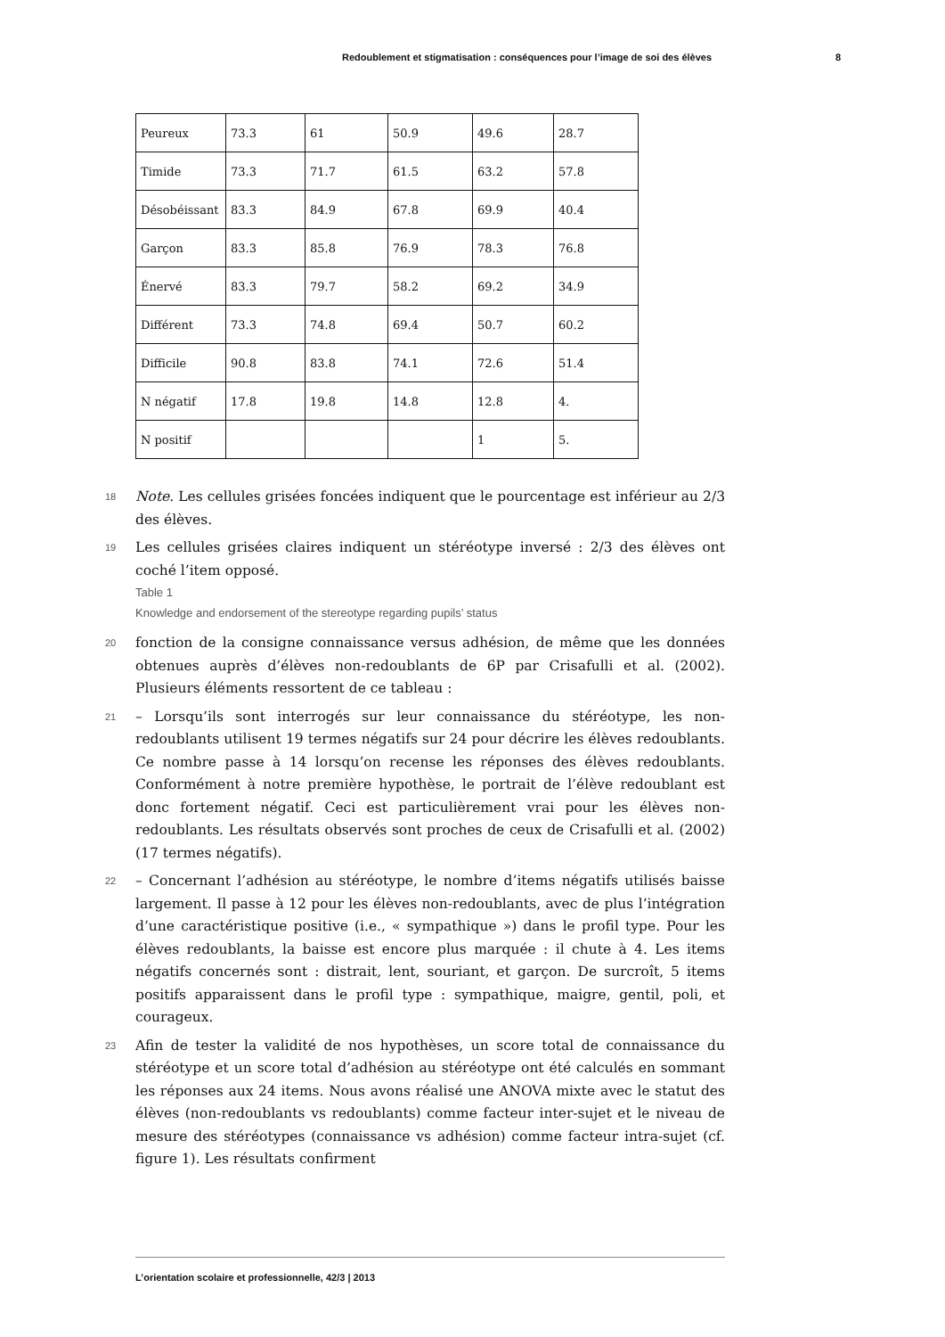Redoublement et stigmatisation : conséquences pour l’image de soi des élèves 8
| Peureux | 73.3 | 61 | 50.9 | 49.6 | 28.7 |
| Timide | 73.3 | 71.7 | 61.5 | 63.2 | 57.8 |
| Désobéissant | 83.3 | 84.9 | 67.8 | 69.9 | 40.4 |
| Garçon | 83.3 | 85.8 | 76.9 | 78.3 | 76.8 |
| Énervé | 83.3 | 79.7 | 58.2 | 69.2 | 34.9 |
| Différent | 73.3 | 74.8 | 69.4 | 50.7 | 60.2 |
| Difficile | 90.8 | 83.8 | 74.1 | 72.6 | 51.4 |
| N négatif | 17.8 | 19.8 | 14.8 | 12.8 | 4. |
| N positif | | | | 1 | 5. |
18 Note. Les cellules grisées foncées indiquent que le pourcentage est inférieur au 2/3 des élèves.
19 Les cellules grisées claires indiquent un stéréotype inversé : 2/3 des élèves ont coché l’item opposé.
Table 1
Knowledge and endorsement of the stereotype regarding pupils’ status
20 fonction de la consigne connaissance versus adhésion, de même que les données obtenues auprès d’élèves non-redoublants de 6P par Crisafulli et al. (2002). Plusieurs éléments ressortent de ce tableau :
21 – Lorsqu’ils sont interrogés sur leur connaissance du stéréotype, les non-redoublants utilisent 19 termes négatifs sur 24 pour décrire les élèves redoublants. Ce nombre passe à 14 lorsqu’on recense les réponses des élèves redoublants. Conformément à notre première hypothèse, le portrait de l’élève redoublant est donc fortement négatif. Ceci est particulièrement vrai pour les élèves non-redoublants. Les résultats observés sont proches de ceux de Crisafulli et al. (2002) (17 termes négatifs).
22 – Concernant l’adhésion au stéréotype, le nombre d’items négatifs utilisés baisse largement. Il passe à 12 pour les élèves non-redoublants, avec de plus l’intégration d’une caractéristique positive (i.e., « sympathique ») dans le profil type. Pour les élèves redoublants, la baisse est encore plus marquée : il chute à 4. Les items négatifs concernés sont : distrait, lent, souriant, et garçon. De surcroît, 5 items positifs apparaissent dans le profil type : sympathique, maigre, gentil, poli, et courageux.
23 Afin de tester la validité de nos hypothèses, un score total de connaissance du stéréotype et un score total d’adhésion au stéréotype ont été calculés en sommant les réponses aux 24 items. Nous avons réalisé une ANOVA mixte avec le statut des élèves (non-redoublants vs redoublants) comme facteur inter-sujet et le niveau de mesure des stéréotypes (connaissance vs adhésion) comme facteur intra-sujet (cf. figure 1). Les résultats confirment
L’orientation scolaire et professionnelle, 42/3 | 2013